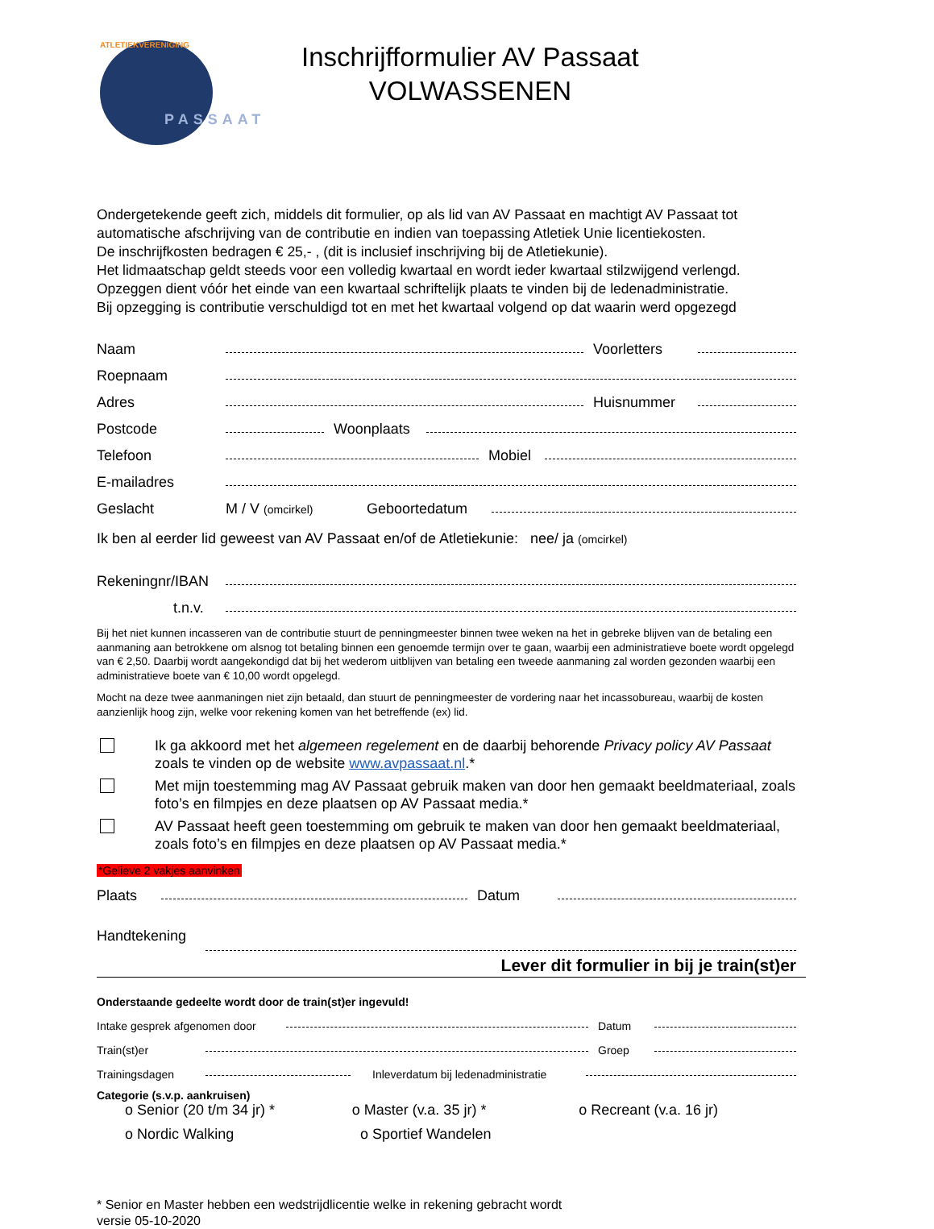ATLETIEKVERENIGING
PASSAAT
Inschrijfformulier AV Passaat
VOLWASSENEN
Ondergetekende geeft zich, middels dit formulier, op als lid van AV Passaat en machtigt AV Passaat tot automatische afschrijving van de contributie en indien van toepassing Atletiek Unie licentiekosten.
De inschrijfkosten bedragen € 25,- , (dit is inclusief inschrijving bij de Atletiekunie).
Het lidmaatschap geldt steeds voor een volledig kwartaal en wordt ieder kwartaal stilzwijgend verlengd.
Opzeggen dient vóór het einde van een kwartaal schriftelijk plaats te vinden bij de ledenadministratie.
Bij opzegging is contributie verschuldigd tot en met het kwartaal volgend op dat waarin werd opgezegd
Naam Voorletters
Roepnaam
Adres Huisnummer
Postcode Woonplaats
Telefoon Mobiel
E-mailadres
Geslacht M / V (omcirkel) Geboortedatum
Ik ben al eerder lid geweest van AV Passaat en/of de Atletiekunie: nee/ ja (omcirkel)
Rekeningnr/IBAN
t.n.v.
Bij het niet kunnen incasseren van de contributie stuurt de penningmeester binnen twee weken na het in gebreke blijven van de betaling een aanmaning aan betrokkene om alsnog tot betaling binnen een genoemde termijn over te gaan, waarbij een administratieve boete wordt opgelegd van € 2,50. Daarbij wordt aangekondigd dat bij het wederom uitblijven van betaling een tweede aanmaning zal worden gezonden waarbij een administratieve boete van € 10,00 wordt opgelegd.
Mocht na deze twee aanmaningen niet zijn betaald, dan stuurt de penningmeester de vordering naar het incassobureau, waarbij de kosten aanzienlijk hoog zijn, welke voor rekening komen van het betreffende (ex) lid.
Ik ga akkoord met het algemeen regelement en de daarbij behorende Privacy policy AV Passaat zoals te vinden op de website www.avpassaat.nl.*
Met mijn toestemming mag AV Passaat gebruik maken van door hen gemaakt beeldmateriaal, zoals foto’s en filmpjes en deze plaatsen op AV Passaat media.*
AV Passaat heeft geen toestemming om gebruik te maken van door hen gemaakt beeldmateriaal, zoals foto’s en filmpjes en deze plaatsen op AV Passaat media.*
*Gelieve 2 vakjes aanvinken
Plaats Datum
Handtekening
Lever dit formulier in bij je train(st)er
Onderstaande gedeelte wordt door de train(st)er ingevuld!
Intake gesprek afgenomen door Datum
Train(st)er Groep
Trainingsdagen Inleverdatum bij ledenadministratie
Categorie (s.v.p. aankruisen)
o Senior (20 t/m 34 jr) * o Master (v.a. 35 jr) * o Recreant (v.a. 16 jr)
o Nordic Walking o Sportief Wandelen
* Senior en Master hebben een wedstrijdlicentie welke in rekening gebracht wordt
versie 05-10-2020